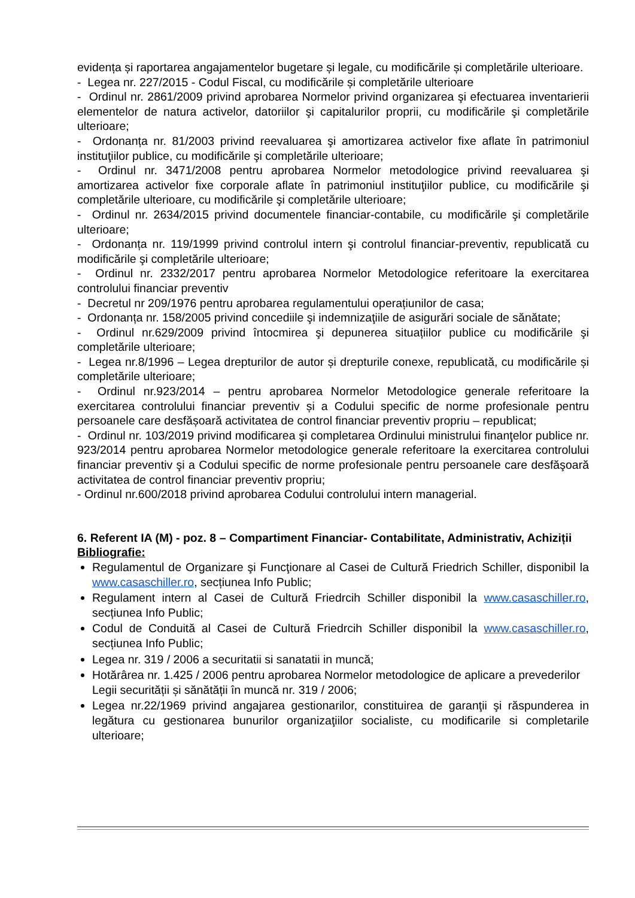evidența și raportarea angajamentelor bugetare și legale, cu modificările și completările ulterioare.
- Legea nr. 227/2015 - Codul Fiscal, cu modificările și completările ulterioare
- Ordinul nr. 2861/2009 privind aprobarea Normelor privind organizarea şi efectuarea inventarierii elementelor de natura activelor, datoriilor şi capitalurilor proprii, cu modificările şi completările ulterioare;
- Ordonanța nr. 81/2003 privind reevaluarea şi amortizarea activelor fixe aflate în patrimoniul instituţiilor publice, cu modificările şi completările ulterioare;
- Ordinul nr. 3471/2008 pentru aprobarea Normelor metodologice privind reevaluarea şi amortizarea activelor fixe corporale aflate în patrimoniul instituţiilor publice, cu modificările şi completările ulterioare, cu modificările şi completările ulterioare;
- Ordinul nr. 2634/2015 privind documentele financiar-contabile, cu modificările şi completările ulterioare;
- Ordonanța nr. 119/1999 privind controlul intern şi controlul financiar-preventiv, republicată cu modificările şi completările ulterioare;
- Ordinul nr. 2332/2017 pentru aprobarea Normelor Metodologice referitoare la exercitarea controlului financiar preventiv
- Decretul nr 209/1976 pentru aprobarea regulamentului operațiunilor de casa;
- Ordonanța nr. 158/2005 privind concediile şi indemnizaţiile de asigurări sociale de sănătate;
- Ordinul nr.629/2009 privind întocmirea şi depunerea situațiilor publice cu modificările şi completările ulterioare;
- Legea nr.8/1996 – Legea drepturilor de autor și drepturile conexe, republicată, cu modificările și completările ulterioare;
- Ordinul nr.923/2014 – pentru aprobarea Normelor Metodologice generale referitoare la exercitarea controlului financiar preventiv și a Codului specific de norme profesionale pentru persoanele care desfășoară activitatea de control financiar preventiv propriu – republicat;
- Ordinul nr. 103/2019 privind modificarea şi completarea Ordinului ministrului finanţelor publice nr. 923/2014 pentru aprobarea Normelor metodologice generale referitoare la exercitarea controlului financiar preventiv şi a Codului specific de norme profesionale pentru persoanele care desfăşoară activitatea de control financiar preventiv propriu;
- Ordinul nr.600/2018 privind aprobarea Codului controlului intern managerial.
6. Referent IA (M) - poz. 8 – Compartiment Financiar- Contabilitate, Administrativ, Achiziții
Bibliografie:
Regulamentul de Organizare şi Funcţionare al Casei de Cultură Friedrich Schiller, disponibil la www.casaschiller.ro, secțiunea Info Public;
Regulament intern al Casei de Cultură Friedrcih Schiller disponibil la www.casaschiller.ro, secțiunea Info Public;
Codul de Conduită al Casei de Cultură Friedrcih Schiller disponibil la www.casaschiller.ro, secțiunea Info Public;
Legea nr. 319 / 2006 a securitatii si sanatatii in muncă;
Hotărârea nr. 1.425 / 2006 pentru aprobarea Normelor metodologice de aplicare a prevederilor Legii securității și sănătății în muncă nr. 319 / 2006;
Legea nr.22/1969 privind angajarea gestionarilor, constituirea de garanţii şi răspunderea in legătura cu gestionarea bunurilor organizaţiilor socialiste, cu modificarile si completarile ulterioare;